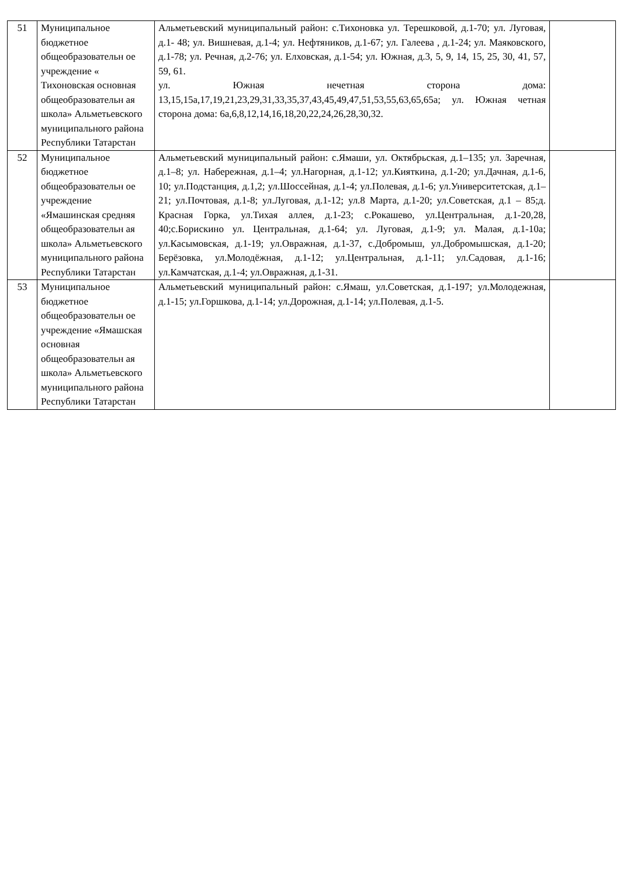| 51 | Муниципальное бюджетное общеобразовательн ое учреждение « Тихоновская основная общеобразовательн ая школа» Альметьевского муниципального района Республики Татарстан | Альметьевский муниципальный район: с.Тихоновка ул. Терешковой, д.1-70; ул. Луговая, д.1- 48; ул. Вишневая, д.1-4; ул. Нефтяников, д.1-67; ул. Галеева , д.1-24; ул. Маяковского, д.1-78; ул. Речная, д.2-76; ул. Елховская, д.1-54; ул. Южная, д.3, 5, 9, 14, 15, 25, 30, 41, 57, 59, 61. ул. Южная нечетная сторона дома: 13,15,15а,17,19,21,23,29,31,33,35,37,43,45,49,47,51,53,55,63,65,65а; ул. Южная четная сторона дома: 6а,6,8,12,14,16,18,20,22,24,26,28,30,32. | |
| 52 | Муниципальное бюджетное общеобразовательн ое учреждение «Ямашинская средняя общеобразовательн ая школа» Альметьевского муниципального района Республики Татарстан | Альметьевский муниципальный район: с.Ямаши, ул. Октябрьская, д.1–135; ул. Заречная, д.1–8; ул. Набережная, д.1–4; ул.Нагорная, д.1-12; ул.Кияткина, д.1-20; ул.Дачная, д.1-6, 10; ул.Подстанция, д.1,2; ул.Шоссейная, д.1-4; ул.Полевая, д.1-6; ул.Университетская, д.1–21; ул.Почтовая, д.1-8; ул.Луговая, д.1-12; ул.8 Марта, д.1-20; ул.Советская, д.1 – 85;д. Красная Горка, ул.Тихая аллея, д.1-23; с.Рокашево, ул.Центральная, д.1-20,28, 40;с.Борискино ул. Центральная, д.1-64; ул. Луговая, д.1-9; ул. Малая, д.1-10а; ул.Касымовская, д.1-19; ул.Овражная, д.1-37, с.Добромыш, ул.Добромышская, д.1-20; Берёзовка, ул.Молодёжная, д.1-12; ул.Центральная, д.1-11; ул.Садовая, д.1-16; ул.Камчатская, д.1-4; ул.Овражная, д.1-31. | |
| 53 | Муниципальное бюджетное общеобразовательн ое учреждение «Ямашская основная общеобразовательн ая школа» Альметьевского муниципального района Республики Татарстан | Альметьевский муниципальный район: с.Ямаш, ул.Советская, д.1-197; ул.Молодежная, д.1-15; ул.Горшкова, д.1-14; ул.Дорожная, д.1-14; ул.Полевая, д.1-5. | |